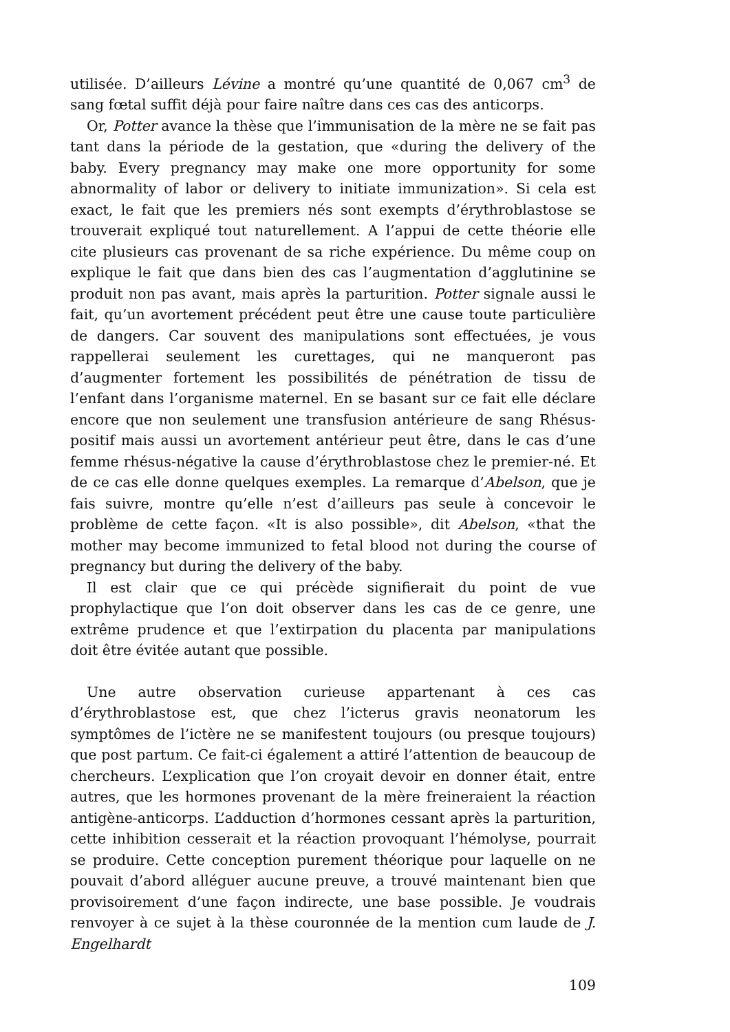utilisée. D’ailleurs Lévine a montré qu’une quantité de 0,067 cm<sup>3</sup> de sang fœtal suffit déjà pour faire naître dans ces cas des anticorps.
Or, Potter avance la thèse que l’immunisation de la mère ne se fait pas tant dans la période de la gestation, que «during the delivery of the baby. Every pregnancy may make one more opportunity for some abnormality of labor or delivery to initiate immunization». Si cela est exact, le fait que les premiers nés sont exempts d’érythroblastose se trouverait expliqué tout naturellement. A l’appui de cette théorie elle cite plusieurs cas provenant de sa riche expérience. Du même coup on explique le fait que dans bien des cas l’augmentation d’agglutinine se produit non pas avant, mais après la parturition. Potter signale aussi le fait, qu’un avortement précédent peut être une cause toute particulière de dangers. Car souvent des manipulations sont effectuées, je vous rappellerai seulement les curettages, qui ne manqueront pas d’augmenter fortement les possibilités de pénétration de tissu de l’enfant dans l’organisme maternel. En se basant sur ce fait elle déclare encore que non seulement une transfusion antérieure de sang Rhésus-positif mais aussi un avortement antérieur peut être, dans le cas d’une femme rhésus-négative la cause d’érythroblastose chez le premier-né. Et de ce cas elle donne quelques exemples. La remarque d’Abelson, que je fais suivre, montre qu’elle n’est d’ailleurs pas seule à concevoir le problème de cette façon. «It is also possible», dit Abelson, «that the mother may become immunized to fetal blood not during the course of pregnancy but during the delivery of the baby.
Il est clair que ce qui précède signifierait du point de vue prophylactique que l’on doit observer dans les cas de ce genre, une extrême prudence et que l’extirpation du placenta par manipulations doit être évitée autant que possible.
Une autre observation curieuse appartenant à ces cas d’érythroblastose est, que chez l’icterus gravis neonatorum les symptômes de l’ictère ne se manifestent toujours (ou presque toujours) que post partum. Ce fait-ci également a attiré l’attention de beaucoup de chercheurs. L’explication que l’on croyait devoir en donner était, entre autres, que les hormones provenant de la mère freineraient la réaction antigène-anticorps. L’adduction d’hormones cessant après la parturition, cette inhibition cesserait et la réaction provoquant l’hémolyse, pourrait se produire. Cette conception purement théorique pour laquelle on ne pouvait d’abord alléguer aucune preuve, a trouvé maintenant bien que provisoirement d’une façon indirecte, une base possible. Je voudrais renvoyer à ce sujet à la thèse couronnée de la mention cum laude de J. Engelhardt
109